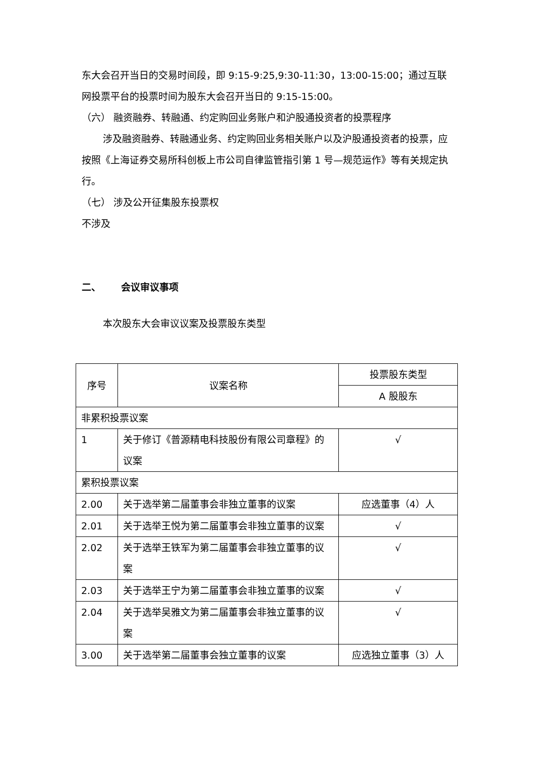东大会召开当日的交易时间段，即 9:15-9:25,9:30-11:30，13:00-15:00；通过互联网投票平台的投票时间为股东大会召开当日的 9:15-15:00。
（六） 融资融券、转融通、约定购回业务账户和沪股通投资者的投票程序
涉及融资融券、转融通业务、约定购回业务相关账户以及沪股通投资者的投票，应按照《上海证券交易所科创板上市公司自律监管指引第 1 号—规范运作》等有关规定执行。
（七） 涉及公开征集股东投票权
不涉及
二、 会议审议事项
本次股东大会审议议案及投票股东类型
| 序号 | 议案名称 | 投票股东类型 |
| --- | --- | --- |
| | | A 股股东 |
| 非累积投票议案 | | |
| 1 | 关于修订《普源精电科技股份有限公司章程》的议案 | √ |
| 累积投票议案 | | |
| 2.00 | 关于选举第二届董事会非独立董事的议案 | 应选董事（4）人 |
| 2.01 | 关于选举王悦为第二届董事会非独立董事的议案 | √ |
| 2.02 | 关于选举王铁军为第二届董事会非独立董事的议案 | √ |
| 2.03 | 关于选举王宁为第二届董事会非独立董事的议案 | √ |
| 2.04 | 关于选举吴雅文为第二届董事会非独立董事的议案 | √ |
| 3.00 | 关于选举第二届董事会独立董事的议案 | 应选独立董事（3）人 |